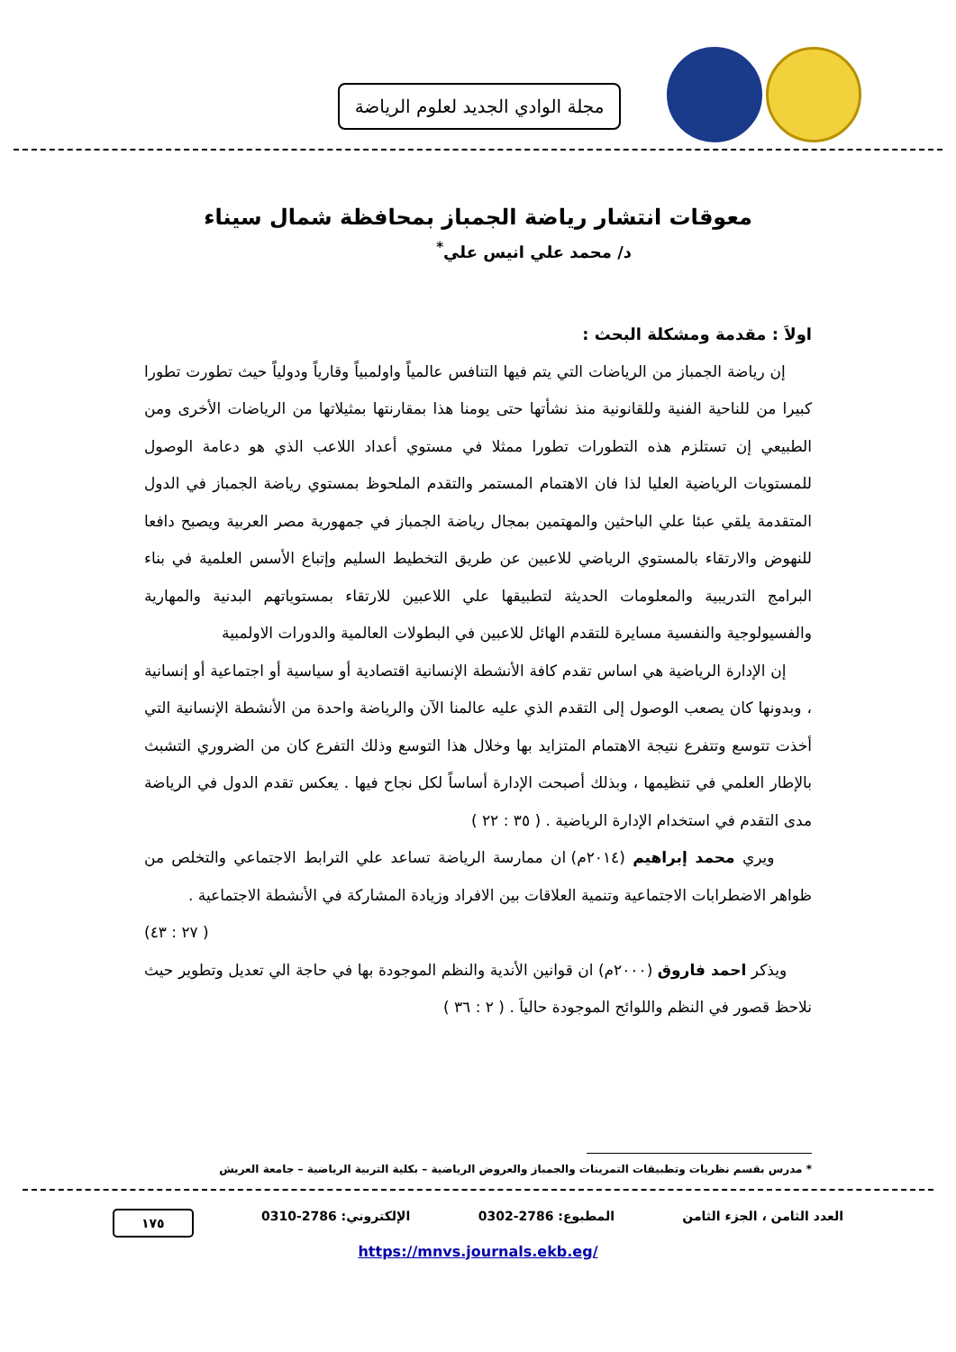مجلة الوادي الجديد لعلوم الرياضة
معوقات انتشار رياضة الجمباز بمحافظة شمال سيناء
د/ محمد علي انيس علي<sup>*</sup>
اولاَ : مقدمة ومشكلة البحث :
إن رياضة الجمباز من الرياضات التي يتم فيها التنافس عالمياً واولمبياً وقارياً ودولياً حيث تطورت تطورا كبيرا من للناحية الفنية وللقانونية منذ نشأتها حتى يومنا هذا بمقارنتها بمثيلاتها من الرياضات الأخرى ومن الطبيعي إن تستلزم هذه التطورات تطورا ممثلا في مستوي أعداد اللاعب الذي هو دعامة الوصول للمستويات الرياضية العليا لذا فان الاهتمام المستمر والتقدم الملحوظ بمستوي رياضة الجمباز في الدول المتقدمة يلقي عبئا علي الباحثين والمهتمين بمجال رياضة الجمباز في جمهورية مصر العربية ويصبح دافعا للنهوض والارتقاء بالمستوي الرياضي للاعبين عن طريق التخطيط السليم وإتباع الأسس العلمية في بناء البرامج التدريبية والمعلومات الحديثة لتطبيقها علي اللاعبين للارتقاء بمستوياتهم البدنية والمهارية والفسيولوجية والنفسية مسايرة للتقدم الهائل للاعبين في البطولات العالمية والدورات الاولمبية
إن الإدارة الرياضية هي اساس تقدم كافة الأنشطة الإنسانية اقتصادية أو سياسية أو اجتماعية أو إنسانية ، وبدونها كان يصعب الوصول إلى التقدم الذي عليه عالمنا الآن والرياضة واحدة من الأنشطة الإنسانية التي أخذت تتوسع وتتفرع نتيجة الاهتمام المتزايد بها وخلال هذا التوسع وذلك التفرع كان من الضروري التشبث بالإطار العلمي في تنظيمها ، وبذلك أصبحت الإدارة أساساً لكل نجاح فيها . يعكس تقدم الدول في الرياضة مدى التقدم في استخدام الإدارة الرياضية . ( ٣٥ : ٢٢ )
ويري محمد إبراهيم (٢٠١٤م) ان ممارسة الرياضة تساعد علي الترابط الاجتماعي والتخلص من ظواهر الاضطرابات الاجتماعية وتنمية العلاقات بين الافراد وزيادة المشاركة في الأنشطة الاجتماعية .
( ٢٧ : ٤٣)
ويذكر احمد فاروق (٢٠٠٠م) ان قوانين الأندية والنظم الموجودة بها في حاجة الي تعديل وتطوير حيث نلاحظ قصور في النظم واللوائح الموجودة حالياَ . ( ٢ : ٣٦ )
* مدرس بقسم نظريات وتطبيقات التمرينات والجمباز والعروض الرياضية – بكلية التربية الرياضية – جامعة العريش
العدد الثامن ، الجزء الثامن المطبوع: 2786-0302 الإلكتروني: 2786-0310 ١٧٥
https://mnvs.journals.ekb.eg/